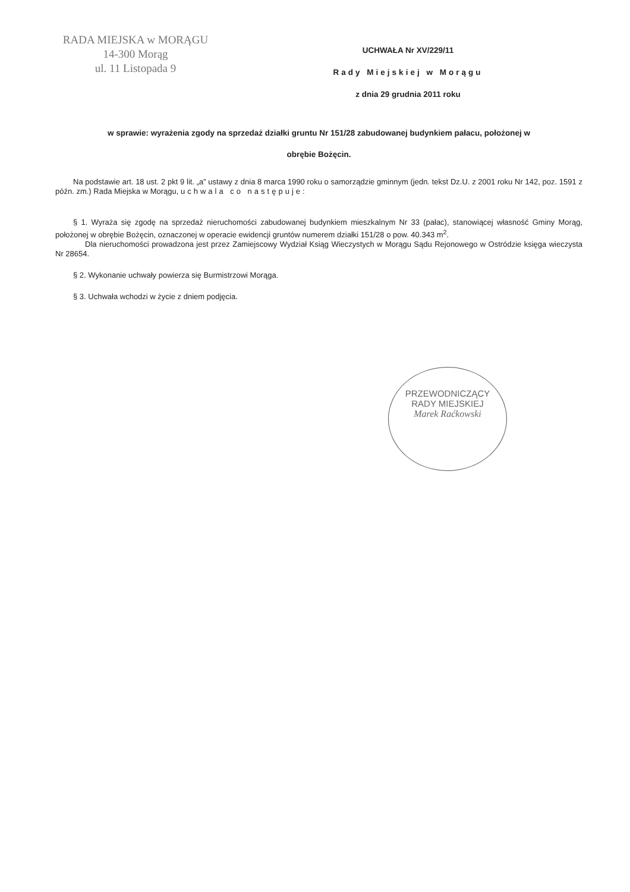RADA MIEJSKA w MORĄGU
14-300 Morąg
ul. 11 Listopada 9
UCHWAŁA Nr XV/229/11
Rady Miejskiej w Morągu
z dnia 29 grudnia 2011 roku
w sprawie: wyrażenia zgody na sprzedaż działki gruntu Nr 151/28 zabudowanej budynkiem pałacu, położonej w
obrębie Bożęcin.
Na podstawie art. 18 ust. 2 pkt 9 lit. „a” ustawy z dnia 8 marca 1990 roku o samorządzie gminnym (jedn. tekst Dz.U. z 2001 roku Nr 142, poz. 1591 z późn. zm.) Rada Miejska w Morągu, uchwala co następuje:
§ 1. Wyraża się zgodę na sprzedaż nieruchomości zabudowanej budynkiem mieszkalnym Nr 33 (pałac), stanowiącej własność Gminy Morąg, położonej w obrębie Bożęcin, oznaczonej w operacie ewidencji gruntów numerem działki 151/28 o pow. 40.343 m<sup>2</sup>.
Dla nieruchomości prowadzona jest przez Zamiejscowy Wydział Ksiąg Wieczystych w Morągu Sądu Rejonowego w Ostródzie księga wieczysta Nr 28654.
§ 2. Wykonanie uchwały powierza się Burmistrzowi Morąga.
§ 3. Uchwała wchodzi w życie z dniem podjęcia.
PRZEWODNICZĄCY
RADY MIEJSKIEJ
Marek Raćkowski